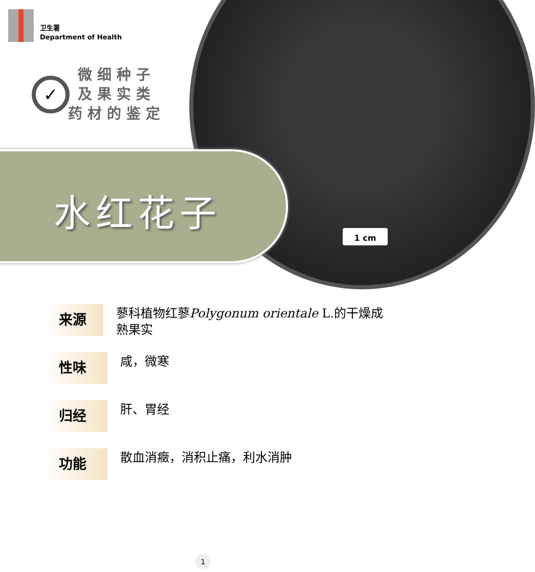卫生署
Department of Health
✓
微细种子
及果实类
药材的鉴定
水红花子
1 cm
来源
蓼科植物红蓼Polygonum orientale L.的干燥成熟果实
性味
咸，微寒
归经
肝、胃经
功能
散血消癥，消积止痛，利水消肿
1